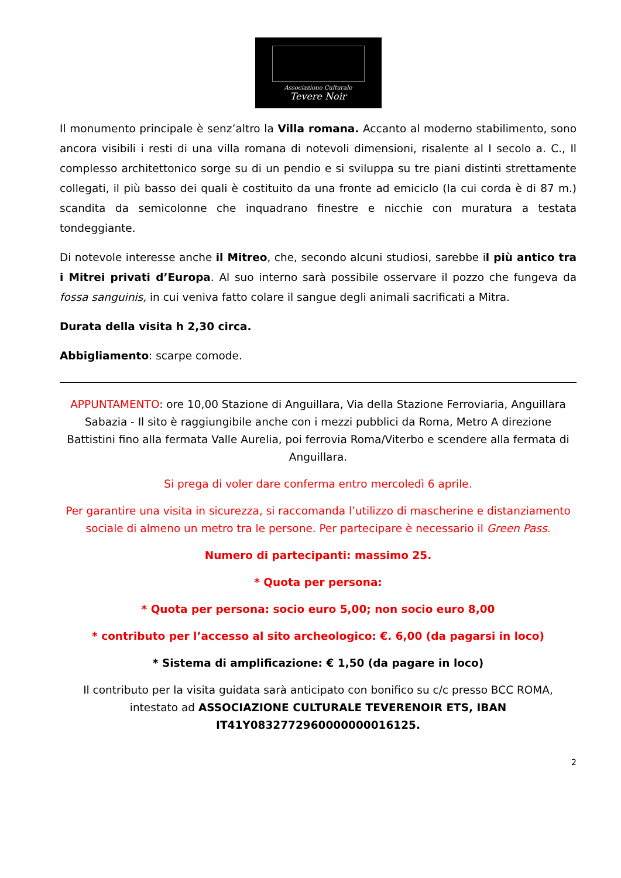Associazione Culturale
Tevere Noir
Il monumento principale è senz’altro la Villa romana. Accanto al moderno stabilimento, sono ancora visibili i resti di una villa romana di notevoli dimensioni, risalente al I secolo a. C., Il complesso architettonico sorge su di un pendio e si sviluppa su tre piani distinti strettamente collegati, il più basso dei quali è costituito da una fronte ad emiciclo (la cui corda è di 87 m.) scandita da semicolonne che inquadrano finestre e nicchie con muratura a testata tondeggiante.
Di notevole interesse anche il Mitreo, che, secondo alcuni studiosi, sarebbe il più antico tra i Mitrei privati d’Europa. Al suo interno sarà possibile osservare il pozzo che fungeva da fossa sanguinis, in cui veniva fatto colare il sangue degli animali sacrificati a Mitra.
Durata della visita h 2,30 circa.
Abbigliamento: scarpe comode.
APPUNTAMENTO: ore 10,00 Stazione di Anguillara, Via della Stazione Ferroviaria, Anguillara Sabazia - Il sito è raggiungibile anche con i mezzi pubblici da Roma, Metro A direzione Battistini fino alla fermata Valle Aurelia, poi ferrovia Roma/Viterbo e scendere alla fermata di Anguillara.
Si prega di voler dare conferma entro mercoledì 6 aprile.
Per garantire una visita in sicurezza, si raccomanda l’utilizzo di mascherine e distanziamento sociale di almeno un metro tra le persone. Per partecipare è necessario il Green Pass.
Numero di partecipanti: massimo 25.
* Quota per persona:
* Quota per persona: socio euro 5,00; non socio euro 8,00
* contributo per l’accesso al sito archeologico: €. 6,00 (da pagarsi in loco)
* Sistema di amplificazione: € 1,50 (da pagare in loco)
Il contributo per la visita guidata sarà anticipato con bonifico su c/c presso BCC ROMA, intestato ad ASSOCIAZIONE CULTURALE TEVERENOIR ETS, IBAN IT41Y0832772960000000016125.
2